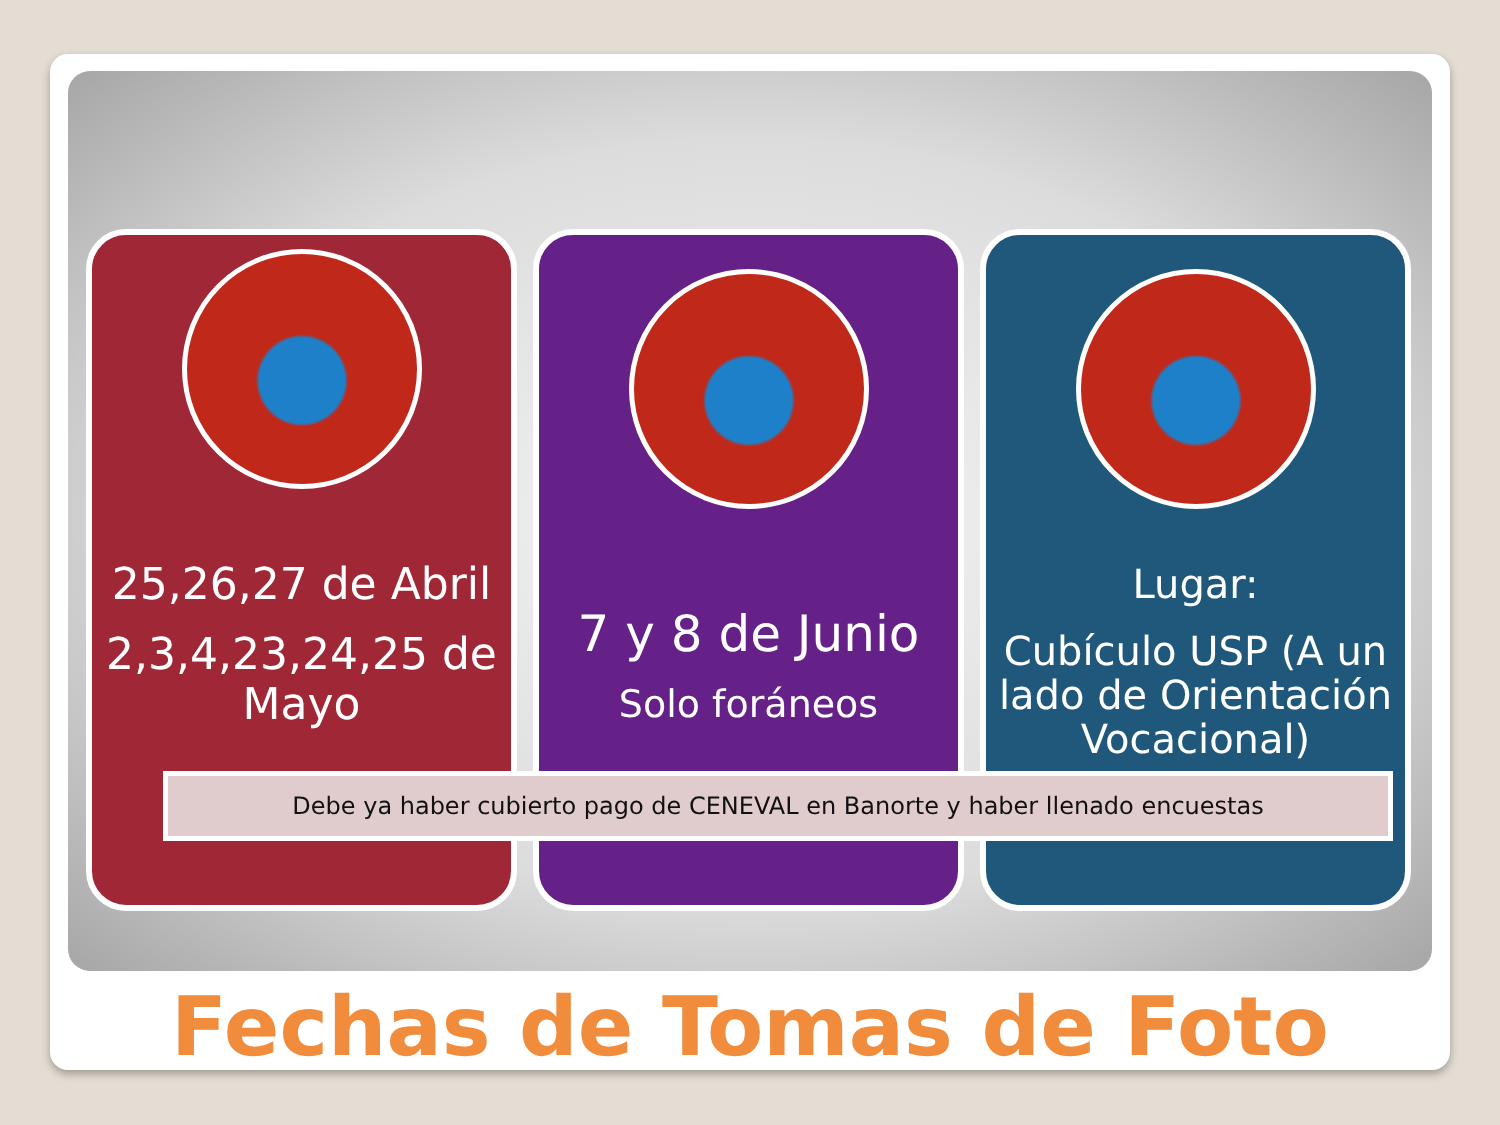25,26,27 de Abril
2,3,4,23,24,25 de Mayo
7 y 8 de Junio
Solo foráneos
Lugar:
Cubículo USP (A un lado de Orientación Vocacional)
Debe ya haber cubierto pago de CENEVAL en Banorte y haber llenado encuestas
Fechas de Tomas de Foto